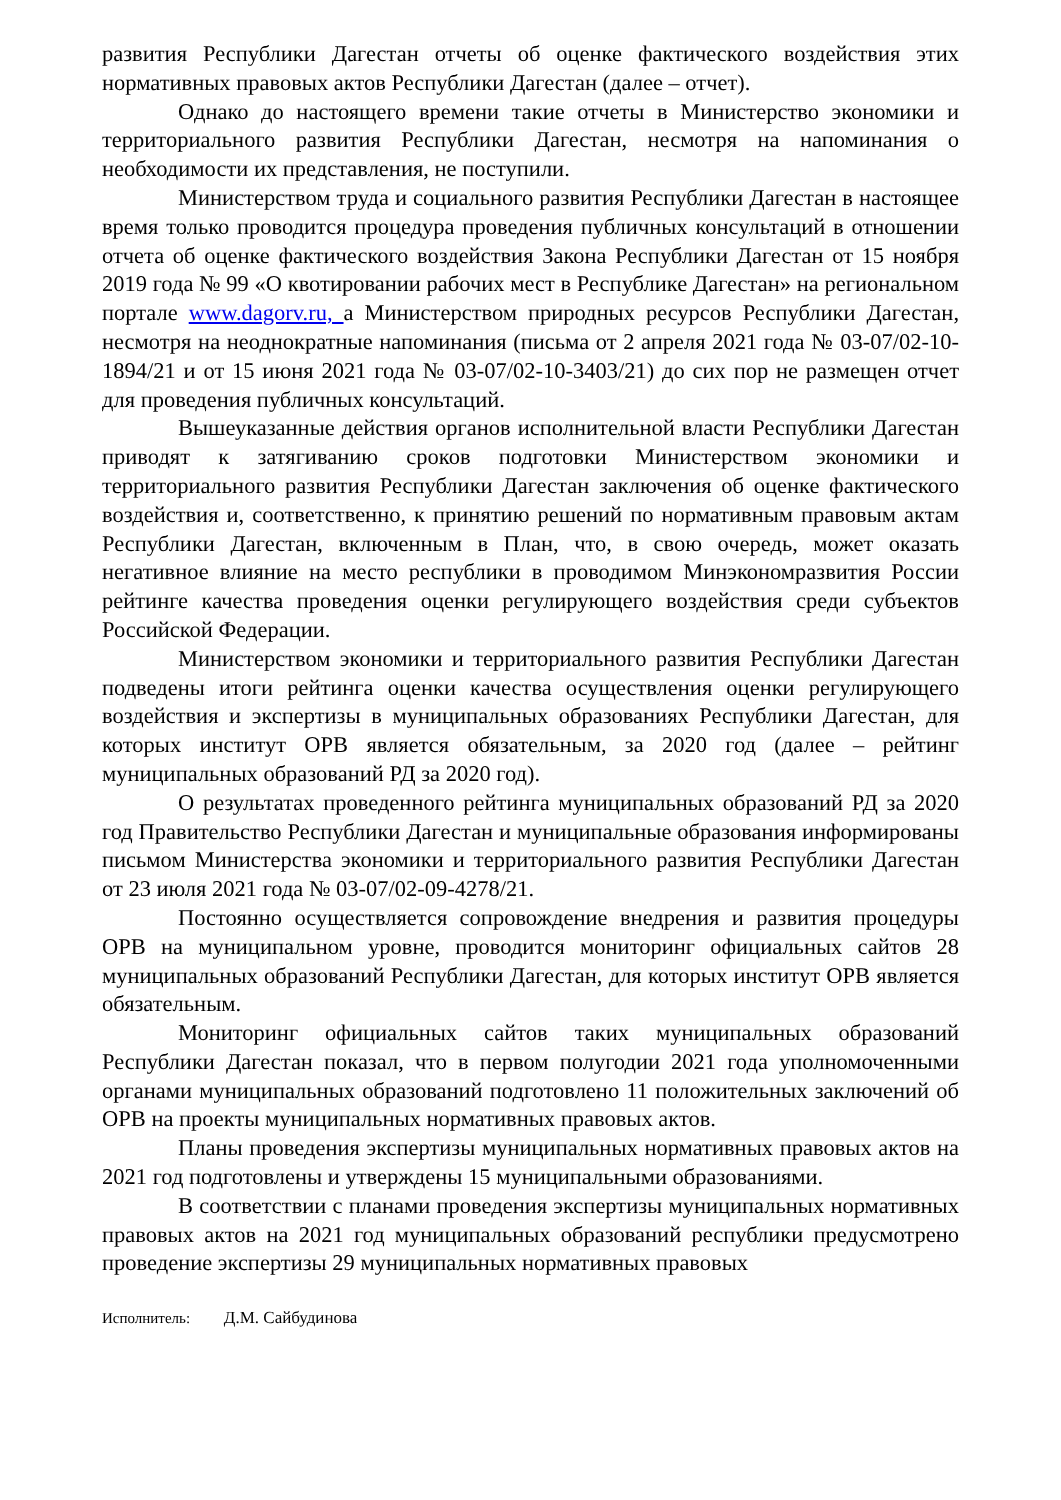развития Республики Дагестан отчеты об оценке фактического воздействия этих нормативных правовых актов Республики Дагестан (далее – отчет).
Однако до настоящего времени такие отчеты в Министерство экономики и территориального развития Республики Дагестан, несмотря на напоминания о необходимости их представления, не поступили.
Министерством труда и социального развития Республики Дагестан в настоящее время только проводится процедура проведения публичных консультаций в отношении отчета об оценке фактического воздействия Закона Республики Дагестан от 15 ноября 2019 года № 99 «О квотировании рабочих мест в Республике Дагестан» на региональном портале www.dagorv.ru, а Министерством природных ресурсов Республики Дагестан, несмотря на неоднократные напоминания (письма от 2 апреля 2021 года № 03-07/02-10-1894/21 и от 15 июня 2021 года № 03-07/02-10-3403/21) до сих пор не размещен отчет для проведения публичных консультаций.
Вышеуказанные действия органов исполнительной власти Республики Дагестан приводят к затягиванию сроков подготовки Министерством экономики и территориального развития Республики Дагестан заключения об оценке фактического воздействия и, соответственно, к принятию решений по нормативным правовым актам Республики Дагестан, включенным в План, что, в свою очередь, может оказать негативное влияние на место республики в проводимом Минэкономразвития России рейтинге качества проведения оценки регулирующего воздействия среди субъектов Российской Федерации.
Министерством экономики и территориального развития Республики Дагестан подведены итоги рейтинга оценки качества осуществления оценки регулирующего воздействия и экспертизы в муниципальных образованиях Республики Дагестан, для которых институт ОРВ является обязательным, за 2020 год (далее – рейтинг муниципальных образований РД за 2020 год).
О результатах проведенного рейтинга муниципальных образований РД за 2020 год Правительство Республики Дагестан и муниципальные образования информированы письмом Министерства экономики и территориального развития Республики Дагестан от 23 июля 2021 года № 03-07/02-09-4278/21.
Постоянно осуществляется сопровождение внедрения и развития процедуры ОРВ на муниципальном уровне, проводится мониторинг официальных сайтов 28 муниципальных образований Республики Дагестан, для которых институт ОРВ является обязательным.
Мониторинг официальных сайтов таких муниципальных образований Республики Дагестан показал, что в первом полугодии 2021 года уполномоченными органами муниципальных образований подготовлено 11 положительных заключений об ОРВ на проекты муниципальных нормативных правовых актов.
Планы проведения экспертизы муниципальных нормативных правовых актов на 2021 год подготовлены и утверждены 15 муниципальными образованиями.
В соответствии с планами проведения экспертизы муниципальных нормативных правовых актов на 2021 год муниципальных образований республики предусмотрено проведение экспертизы 29 муниципальных нормативных правовых
Исполнитель: Д.М. Сайбудинова